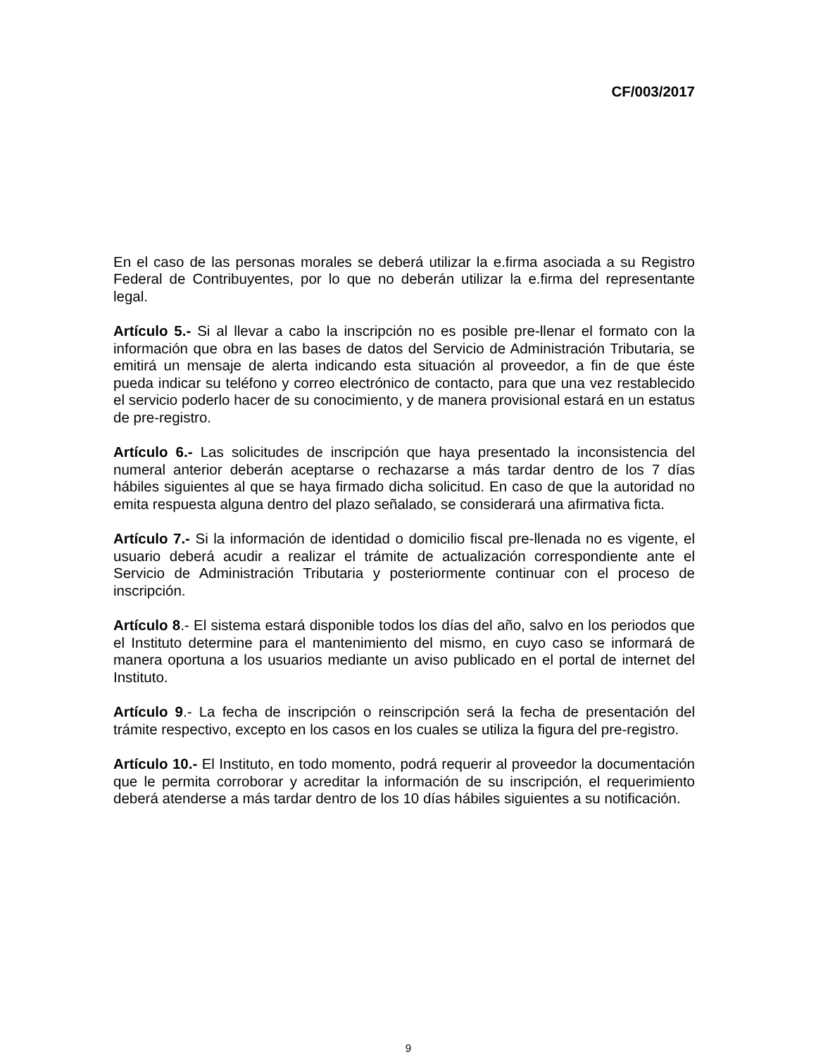CF/003/2017
En el caso de las personas morales se deberá utilizar la e.firma asociada a su Registro Federal de Contribuyentes, por lo que no deberán utilizar la e.firma del representante legal.
Artículo 5.- Si al llevar a cabo la inscripción no es posible pre-llenar el formato con la información que obra en las bases de datos del Servicio de Administración Tributaria, se emitirá un mensaje de alerta indicando esta situación al proveedor, a fin de que éste pueda indicar su teléfono y correo electrónico de contacto, para que una vez restablecido el servicio poderlo hacer de su conocimiento, y de manera provisional estará en un estatus de pre-registro.
Artículo 6.- Las solicitudes de inscripción que haya presentado la inconsistencia del numeral anterior deberán aceptarse o rechazarse a más tardar dentro de los 7 días hábiles siguientes al que se haya firmado dicha solicitud. En caso de que la autoridad no emita respuesta alguna dentro del plazo señalado, se considerará una afirmativa ficta.
Artículo 7.- Si la información de identidad o domicilio fiscal pre-llenada no es vigente, el usuario deberá acudir a realizar el trámite de actualización correspondiente ante el Servicio de Administración Tributaria y posteriormente continuar con el proceso de inscripción.
Artículo 8.- El sistema estará disponible todos los días del año, salvo en los periodos que el Instituto determine para el mantenimiento del mismo, en cuyo caso se informará de manera oportuna a los usuarios mediante un aviso publicado en el portal de internet del Instituto.
Artículo 9.- La fecha de inscripción o reinscripción será la fecha de presentación del trámite respectivo, excepto en los casos en los cuales se utiliza la figura del pre-registro.
Artículo 10.- El Instituto, en todo momento, podrá requerir al proveedor la documentación que le permita corroborar y acreditar la información de su inscripción, el requerimiento deberá atenderse a más tardar dentro de los 10 días hábiles siguientes a su notificación.
9